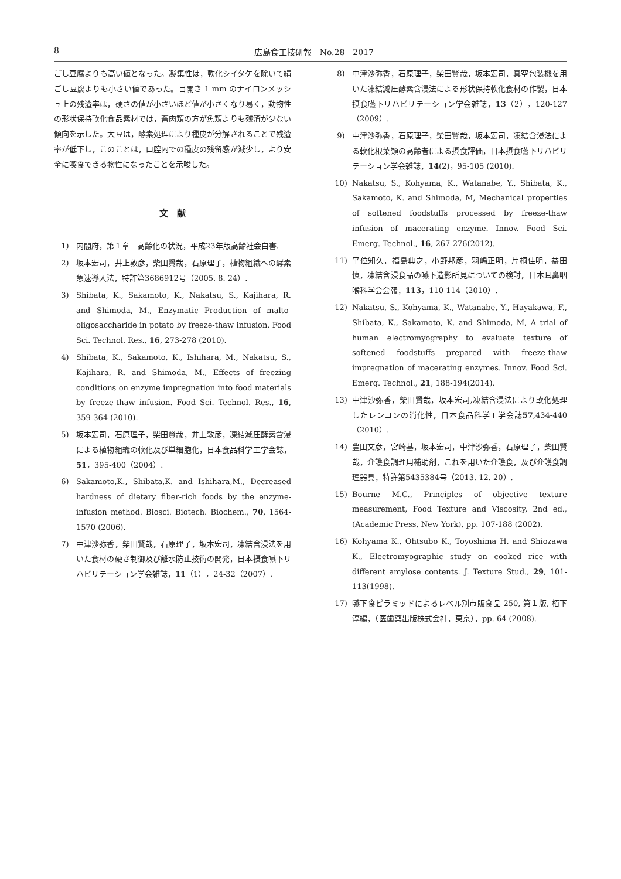8 広島食工技研報　No.28　2017
ごし豆腐よりも高い値となった。凝集性は，軟化シイタケを除いて絹ごし豆腐よりも小さい値であった。目開き 1 mm のナイロンメッシュ上の残渣率は，硬さの値が小さいほど値が小さくなり易く，動物性の形状保持軟化食品素材では，畜肉類の方が魚類よりも残渣が少ない傾向を示した。大豆は，酵素処理により種皮が分解されることで残渣率が低下し，このことは，口腔内での種皮の残留感が減少し，より安全に喫食できる物性になったことを示唆した。
文　献
1) 内閣府，第１章　高齢化の状況，平成23年版高齢社会白書.
2) 坂本宏司，井上敦彦，柴田賢哉，石原理子，植物組織への酵素急速導入法，特許第3686912号（2005. 8. 24）.
3) Shibata, K., Sakamoto, K., Nakatsu, S., Kajihara, R. and Shimoda, M., Enzymatic Production of malto-oligosaccharide in potato by freeze-thaw infusion. Food Sci. Technol. Res., 16, 273-278 (2010).
4) Shibata, K., Sakamoto, K., Ishihara, M., Nakatsu, S., Kajihara, R. and Shimoda, M., Effects of freezing conditions on enzyme impregnation into food materials by freeze-thaw infusion. Food Sci. Technol. Res., 16, 359-364 (2010).
5) 坂本宏司，石原理子，柴田賢哉，井上敦彦，凍結減圧酵素含浸による植物組織の軟化及び単細胞化，日本食品科学工学会誌，51，395-400（2004）.
6) Sakamoto,K., Shibata,K. and Ishihara,M., Decreased hardness of dietary fiber-rich foods by the enzyme-infusion method. Biosci. Biotech. Biochem., 70, 1564-1570 (2006).
7) 中津沙弥香，柴田賢哉，石原理子，坂本宏司，凍結含浸法を用いた食材の硬さ制御及び離水防止技術の開発，日本摂食嚥下リハビリテーション学会雑誌，11（1），24-32（2007）.
8) 中津沙弥香，石原理子，柴田賢哉，坂本宏司，真空包装機を用いた凍結減圧酵素含浸法による形状保持軟化食材の作製，日本摂食嚥下リハビリテーション学会雑誌，13（2），120-127（2009）.
9) 中津沙弥香，石原理子，柴田賢哉，坂本宏司，凍結含浸法による軟化根菜類の高齢者による摂食評価，日本摂食嚥下リハビリテーション学会雑誌，14(2)，95-105 (2010).
10) Nakatsu, S., Kohyama, K., Watanabe, Y., Shibata, K., Sakamoto, K. and Shimoda, M, Mechanical properties of softened foodstuffs processed by freeze-thaw infusion of macerating enzyme. Innov. Food Sci. Emerg. Technol., 16, 267-276(2012).
11) 平位知久，福島典之，小野邦彦，羽嶋正明，片桐佳明，益田慎，凍結含浸食品の嚥下造影所見についての検討，日本耳鼻咽喉科学会会報，113，110-114（2010）.
12) Nakatsu, S., Kohyama, K., Watanabe, Y., Hayakawa, F., Shibata, K., Sakamoto, K. and Shimoda, M, A trial of human electromyography to evaluate texture of softened foodstuffs prepared with freeze-thaw impregnation of macerating enzymes. Innov. Food Sci. Emerg. Technol., 21, 188-194(2014).
13) 中津沙弥香，柴田賢哉，坂本宏司,凍結含浸法により軟化処理したレンコンの消化性，日本食品科学工学会誌57,434-440（2010）.
14) 豊田文彦，宮崎基，坂本宏司，中津沙弥香，石原理子，柴田賢哉，介護食調理用補助剤，これを用いた介護食，及び介護食調理器具，特許第5435384号（2013. 12. 20）.
15) Bourne M.C., Principles of objective texture measurement, Food Texture and Viscosity, 2nd ed., (Academic Press, New York), pp. 107-188 (2002).
16) Kohyama K., Ohtsubo K., Toyoshima H. and Shiozawa K., Electromyographic study on cooked rice with different amylose contents. J. Texture Stud., 29, 101-113(1998).
17) 嚥下食ピラミッドによるレベル別市販食品 250, 第１版, 栢下淳編，（医歯薬出版株式会社，東京），pp. 64 (2008).